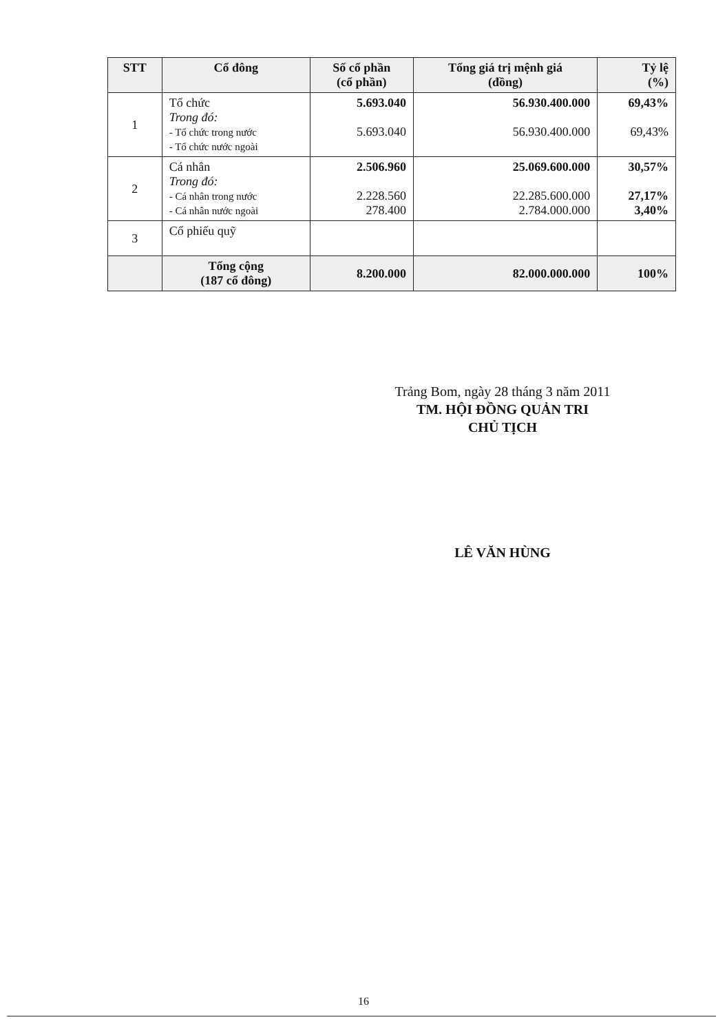| STT | Cổ đông | Số cổ phần (cổ phần) | Tổng giá trị mệnh giá (đồng) | Tỷ lệ (%) |
| --- | --- | --- | --- | --- |
| 1 | Tổ chức Trong đó: - Tổ chức trong nước - Tổ chức nước ngoài | 5.693.040 5.693.040 | 56.930.400.000 56.930.400.000 | 69,43% 69,43% |
| 2 | Cá nhân Trong đó: - Cá nhân trong nước - Cá nhân nước ngoài | 2.506.960 2.228.560 278.400 | 25.069.600.000 22.285.600.000 2.784.000.000 | 30,57% 27,17% 3,40% |
| 3 | Cổ phiếu quỹ | | | |
| | Tổng cộng (187 cổ đông) | 8.200.000 | 82.000.000.000 | 100% |
Trảng Bom, ngày 28 tháng 3 năm 2011
TM. HỘI ĐỒNG QUẢN TRI
CHỦ TỊCH
LÊ VĂN HÙNG
16